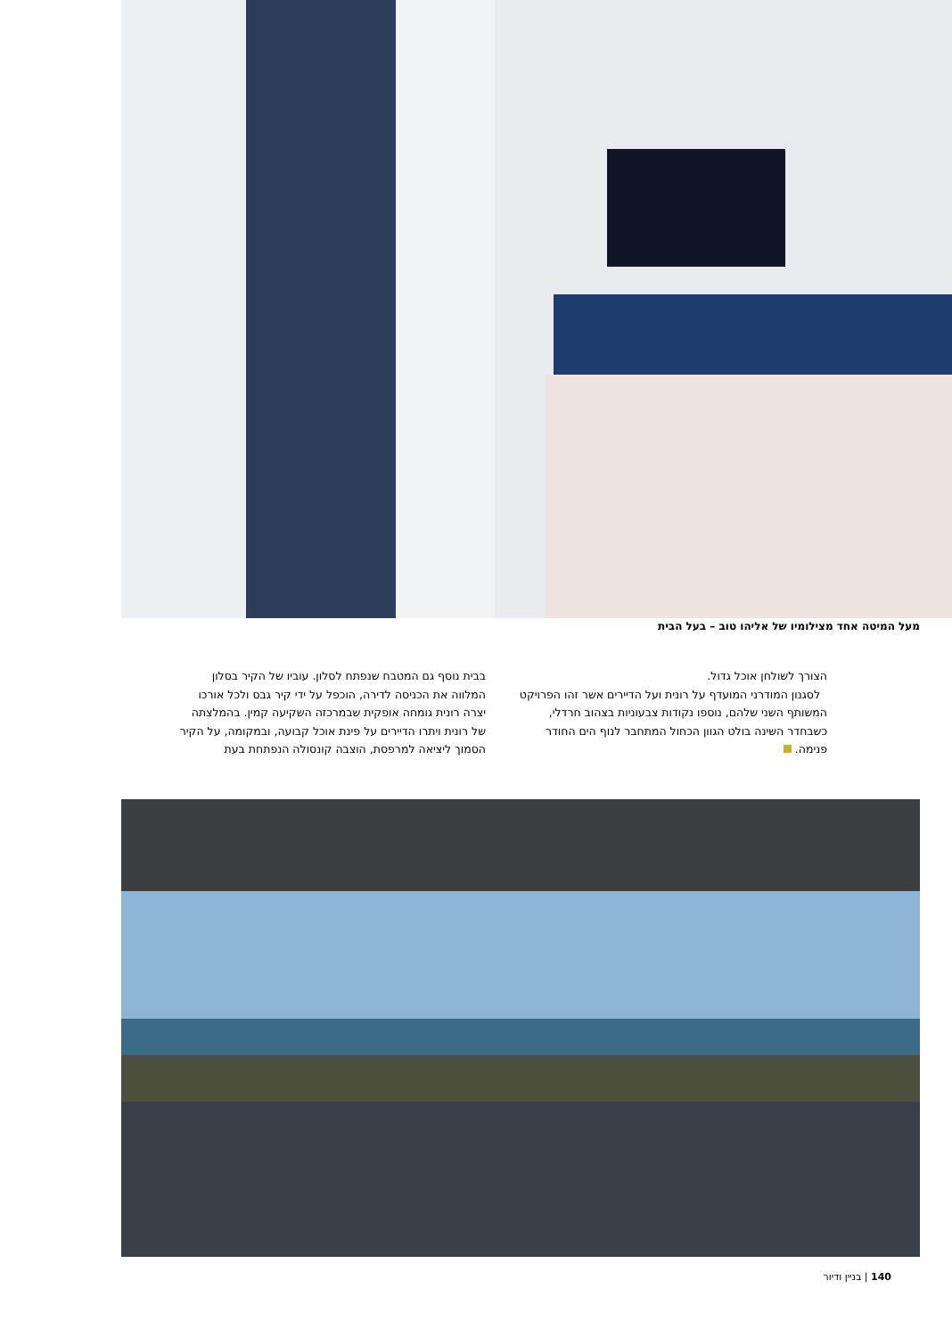מעל המיטה אחד מצילומיו של אליהו טוב – בעל הבית
בבית נוסף גם המטבח שנפתח לסלון. עוביו של הקיר בסלון המלווה את הכניסה לדירה, הוכפל על ידי קיר גבס ולכל אורכו יצרה רונית גומחה אופקית שבמרכזה השקיעה קמין. בהמלצתה של רונית ויתרו הדיירים על פינת אוכל קבועה, ובמקומה, על הקיר הסמוך ליציאה למרפסת, הוצבה קונסולה הנפתחת בעת
הצורך לשולחן אוכל גדול.
לסגנון המודרני המועדף על רונית ועל הדיירים אשר זהו הפרויקט המשותף השני שלהם, נוספו נקודות צבעוניות בצהוב חרדלי, כשבחדר השינה בולט הגוון הכחול המתחבר לנוף הים החודר פנימה.
140 | בניין ודיור